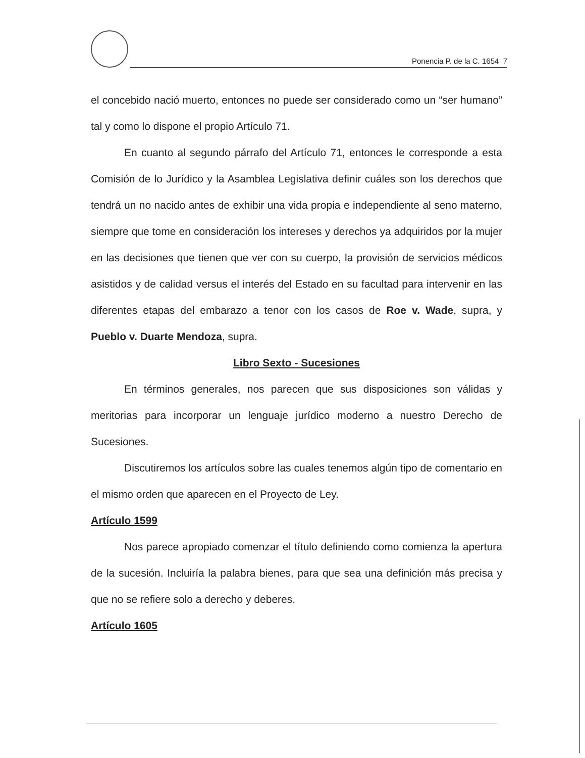Ponencia P. de la C. 1654 7
el concebido nació muerto, entonces no puede ser considerado como un “ser humano” tal y como lo dispone el propio Artículo 71.
En cuanto al segundo párrafo del Artículo 71, entonces le corresponde a esta Comisión de lo Jurídico y la Asamblea Legislativa definir cuáles son los derechos que tendrá un no nacido antes de exhibir una vida propia e independiente al seno materno, siempre que tome en consideración los intereses y derechos ya adquiridos por la mujer en las decisiones que tienen que ver con su cuerpo, la provisión de servicios médicos asistidos y de calidad versus el interés del Estado en su facultad para intervenir en las diferentes etapas del embarazo a tenor con los casos de Roe v. Wade, supra, y Pueblo v. Duarte Mendoza, supra.
Libro Sexto - Sucesiones
En términos generales, nos parecen que sus disposiciones son válidas y meritorias para incorporar un lenguaje jurídico moderno a nuestro Derecho de Sucesiones.
Discutiremos los artículos sobre las cuales tenemos algún tipo de comentario en el mismo orden que aparecen en el Proyecto de Ley.
Artículo 1599
Nos parece apropiado comenzar el título definiendo como comienza la apertura de la sucesión. Incluiría la palabra bienes, para que sea una definición más precisa y que no se refiere solo a derecho y deberes.
Artículo 1605